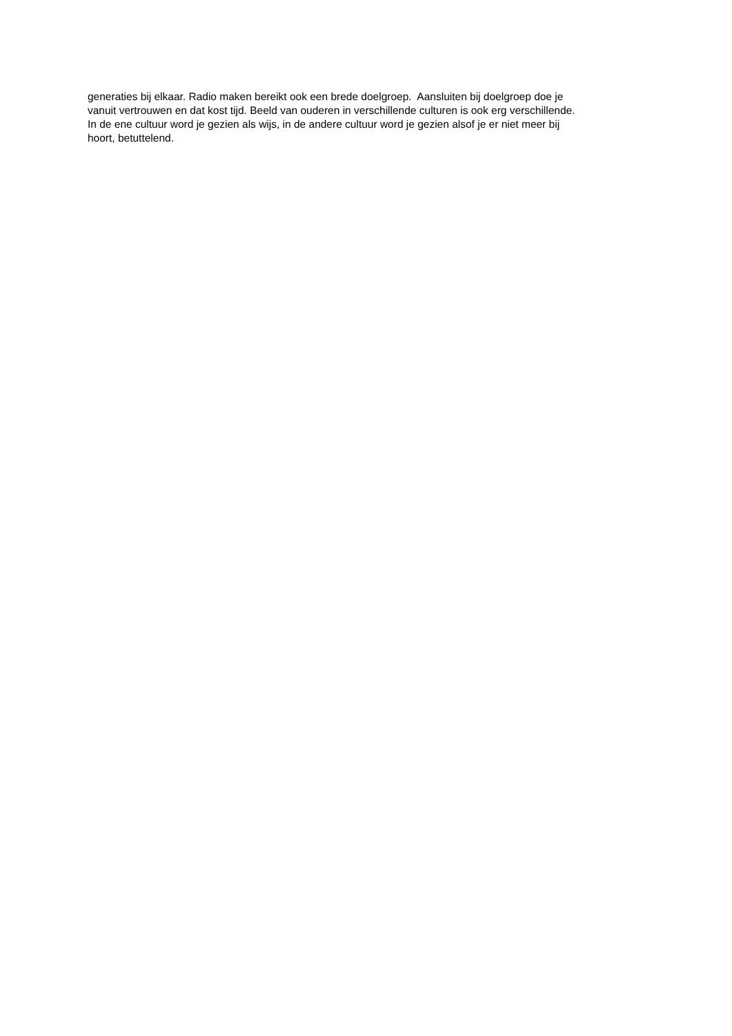generaties bij elkaar. Radio maken bereikt ook een brede doelgroep. Aansluiten bij doelgroep doe je
vanuit vertrouwen en dat kost tijd. Beeld van ouderen in verschillende culturen is ook erg verschillende.
In de ene cultuur word je gezien als wijs, in de andere cultuur word je gezien alsof je er niet meer bij
hoort, betuttelend.